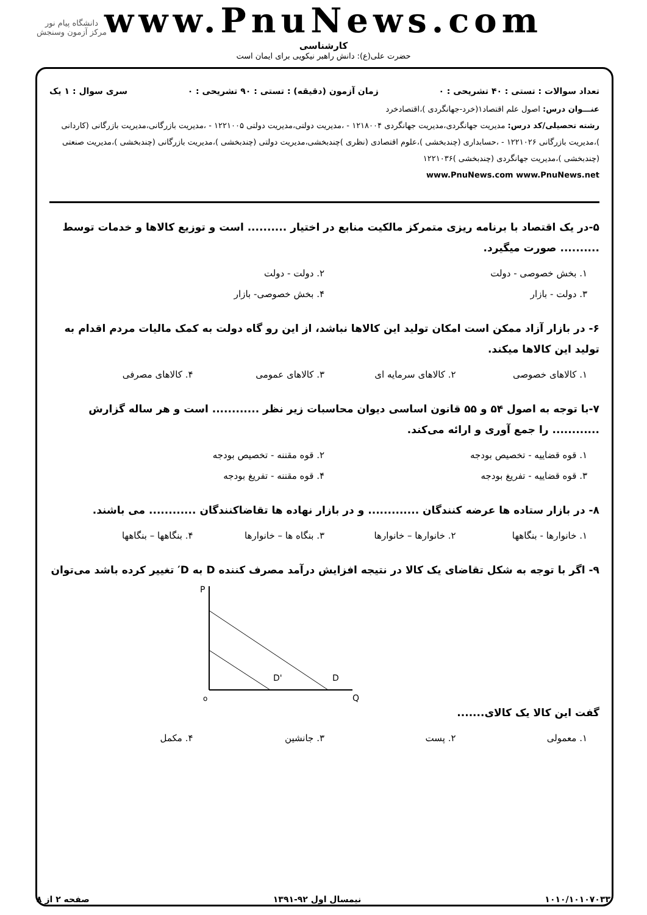www.PnuNews.com
کارشناسی
حضرت علی(ع): دانش راهبر نیکویی برای ایمان است
دانشگاه پیام نور
مرکز آزمون وسنجش
تعداد سوالات : تستی : ۴۰ تشریحی : ۰ زمان آزمون (دقیقه) : تستی : ۹۰ تشریحی : ۰ سری سوال : ۱ یک
عنـــوان درس: اصول علم اقتصاد۱(خرد-جهانگردی )،اقتصادخرد
رشته تحصیلی/کد درس: مدیریت جهانگردی،مدیریت جهانگردی ۱۲۱۸۰۰۴ - ،مدیریت دولتی،مدیریت دولتی ۱۲۲۱۰۰۵ - ،مدیریت بازرگانی،مدیریت بازرگانی (کاردانی )،مدیریت بازرگانی ۱۲۲۱۰۲۶ - ،حسابداری (چندبخشی )،علوم اقتصادی (نظری )چندبخشی،مدیریت دولتی (چندبخشی )،مدیریت بازرگانی (چندبخشی )،مدیریت صنعتی (چندبخشی )،مدیریت جهانگردی (چندبخشی )۱۲۲۱۰۳۶
www.PnuNews.com www.PnuNews.net
۵-در یک اقتصاد با برنامه ریزی متمرکز مالکیت منابع در اختیار .......... است و توزیع کالاها و خدمات توسط .......... صورت میگیرد.
۱. بخش خصوصی - دولت ۲. دولت - دولت ۳. دولت - بازار ۴. بخش خصوصی- بازار
۶- در بازار آزاد ممکن است امکان تولید این کالاها نباشد، از این رو گاه دولت به کمک مالیات مردم اقدام به تولید این کالاها میکند.
۱. کالاهای خصوصی ۲. کالاهای سرمایه ای ۳. کالاهای عمومی ۴. کالاهای مصرفی
۷-با توجه به اصول ۵۴ و ۵۵ قانون اساسی دیوان محاسبات زیر نظر ............ است و هر ساله گزارش ............ را جمع آوری و ارائه می‌کند.
۱. قوه قضاییه - تخصیص بودجه ۲. قوه مقننه - تخصیص بودجه ۳. قوه قضاییه - تفریغ بودجه ۴. قوه مقننه - تفریغ بودجه
۸- در بازار ستاده ها عرضه کنندگان ............. و در بازار نهاده ها تقاضاکنندگان ............ می باشند.
۱. خانوارها - بنگاهها ۲. خانوارها – خانوارها ۳. بنگاه ها – خانوارها ۴. بنگاهها – بنگاهها
۹- اگر با توجه به شکل تقاضای یک کالا در نتیجه افزایش درآمد مصرف کننده D به D′ تغییر کرده باشد می‌توان
P
o
Q
D'
D
گفت این کالا یک کالای.......
۱. معمولی ۲. پست ۳. جانشین ۴. مکمل
۱۰۱۰/۱۰۱۰۷۰۳۳ نیمسال اول ۹۲-۱۳۹۱ صفحه ۲ از ۸